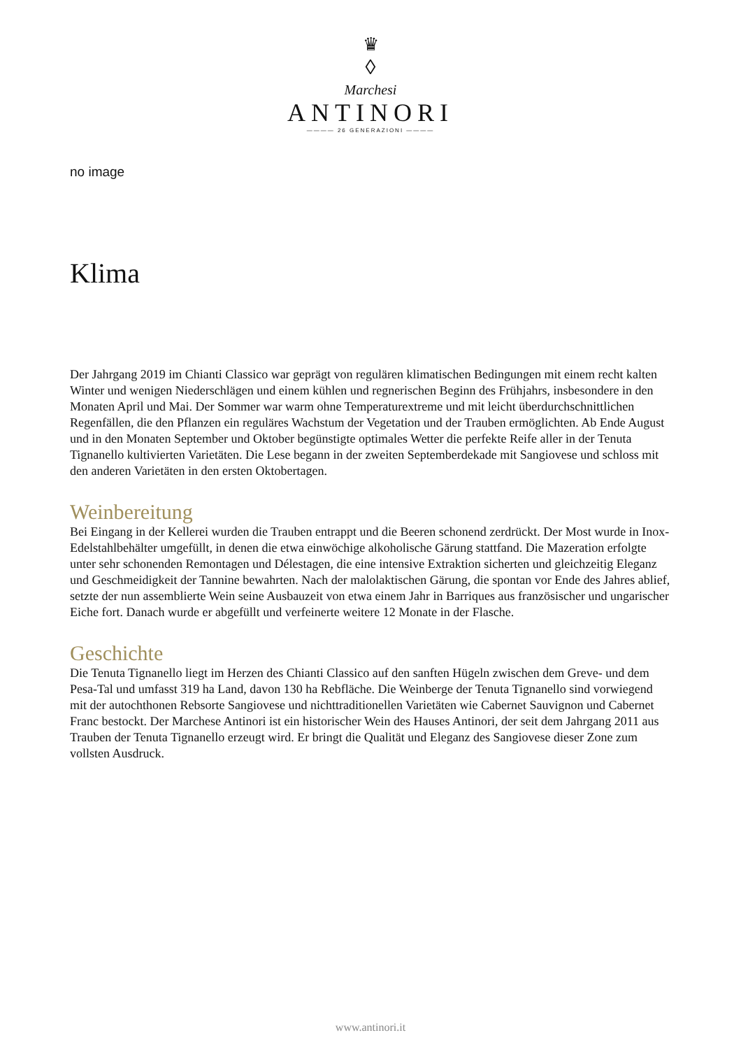♛
◊
Marchesi
ANTINORI
———— 26 GENERAZIONI ————
no image
Klima
Der Jahrgang 2019 im Chianti Classico war geprägt von regulären klimatischen Bedingungen mit einem recht kalten Winter und wenigen Niederschlägen und einem kühlen und regnerischen Beginn des Frühjahrs, insbesondere in den Monaten April und Mai. Der Sommer war warm ohne Temperaturextreme und mit leicht überdurchschnittlichen Regenfällen, die den Pflanzen ein reguläres Wachstum der Vegetation und der Trauben ermöglichten. Ab Ende August und in den Monaten September und Oktober begünstigte optimales Wetter die perfekte Reife aller in der Tenuta Tignanello kultivierten Varietäten. Die Lese begann in der zweiten Septemberdekade mit Sangiovese und schloss mit den anderen Varietäten in den ersten Oktobertagen.
Weinbereitung
Bei Eingang in der Kellerei wurden die Trauben entrappt und die Beeren schonend zerdrückt. Der Most wurde in Inox-Edelstahlbehälter umgefüllt, in denen die etwa einwöchige alkoholische Gärung stattfand. Die Mazeration erfolgte unter sehr schonenden Remontagen und Délestagen, die eine intensive Extraktion sicherten und gleichzeitig Eleganz und Geschmeidigkeit der Tannine bewahrten. Nach der malolaktischen Gärung, die spontan vor Ende des Jahres ablief, setzte der nun assemblierte Wein seine Ausbauzeit von etwa einem Jahr in Barriques aus französischer und ungarischer Eiche fort. Danach wurde er abgefüllt und verfeinerte weitere 12 Monate in der Flasche.
Geschichte
Die Tenuta Tignanello liegt im Herzen des Chianti Classico auf den sanften Hügeln zwischen dem Greve- und dem Pesa-Tal und umfasst 319 ha Land, davon 130 ha Rebfläche. Die Weinberge der Tenuta Tignanello sind vorwiegend mit der autochthonen Rebsorte Sangiovese und nichttraditionellen Varietäten wie Cabernet Sauvignon und Cabernet Franc bestockt. Der Marchese Antinori ist ein historischer Wein des Hauses Antinori, der seit dem Jahrgang 2011 aus Trauben der Tenuta Tignanello erzeugt wird. Er bringt die Qualität und Eleganz des Sangiovese dieser Zone zum vollsten Ausdruck.
www.antinori.it